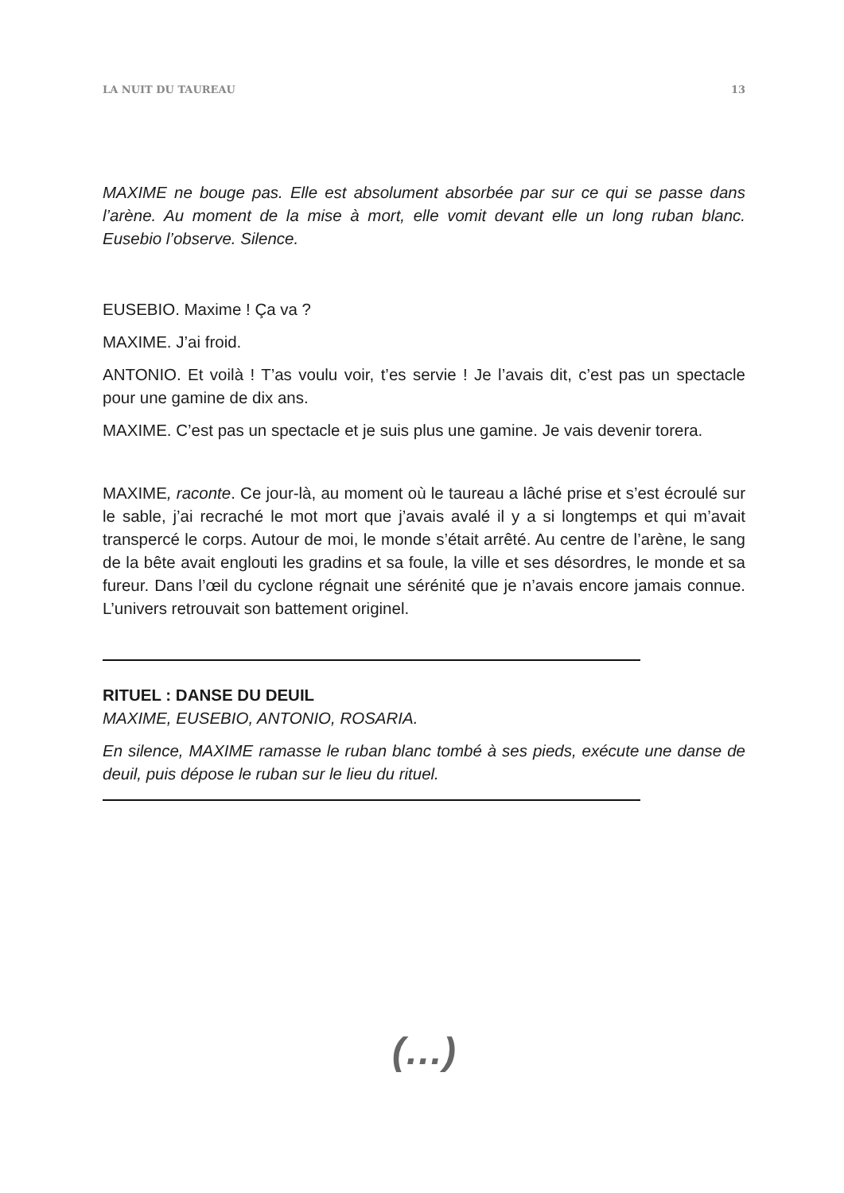LA NUIT DU TAUREAU 13
MAXIME ne bouge pas. Elle est absolument absorbée par sur ce qui se passe dans l’arène. Au moment de la mise à mort, elle vomit devant elle un long ruban blanc. Eusebio l’observe. Silence.
EUSEBIO. Maxime ! Ça va ?
MAXIME. J’ai froid.
ANTONIO. Et voilà ! T’as voulu voir, t’es servie ! Je l’avais dit, c’est pas un spectacle pour une gamine de dix ans.
MAXIME. C’est pas un spectacle et je suis plus une gamine. Je vais devenir torera.
MAXIME, raconte. Ce jour-là, au moment où le taureau a lâché prise et s’est écroulé sur le sable, j’ai recraché le mot mort que j’avais avalé il y a si longtemps et qui m’avait transpercé le corps. Autour de moi, le monde s’était arrêté. Au centre de l’arène, le sang de la bête avait englouti les gradins et sa foule, la ville et ses désordres, le monde et sa fureur. Dans l’œil du cyclone régnait une sérénité que je n’avais encore jamais connue. L’univers retrouvait son battement originel.
RITUEL : DANSE DU DEUIL
MAXIME, EUSEBIO, ANTONIO, ROSARIA.
En silence, MAXIME ramasse le ruban blanc tombé à ses pieds, exécute une danse de deuil, puis dépose le ruban sur le lieu du rituel.
(…)